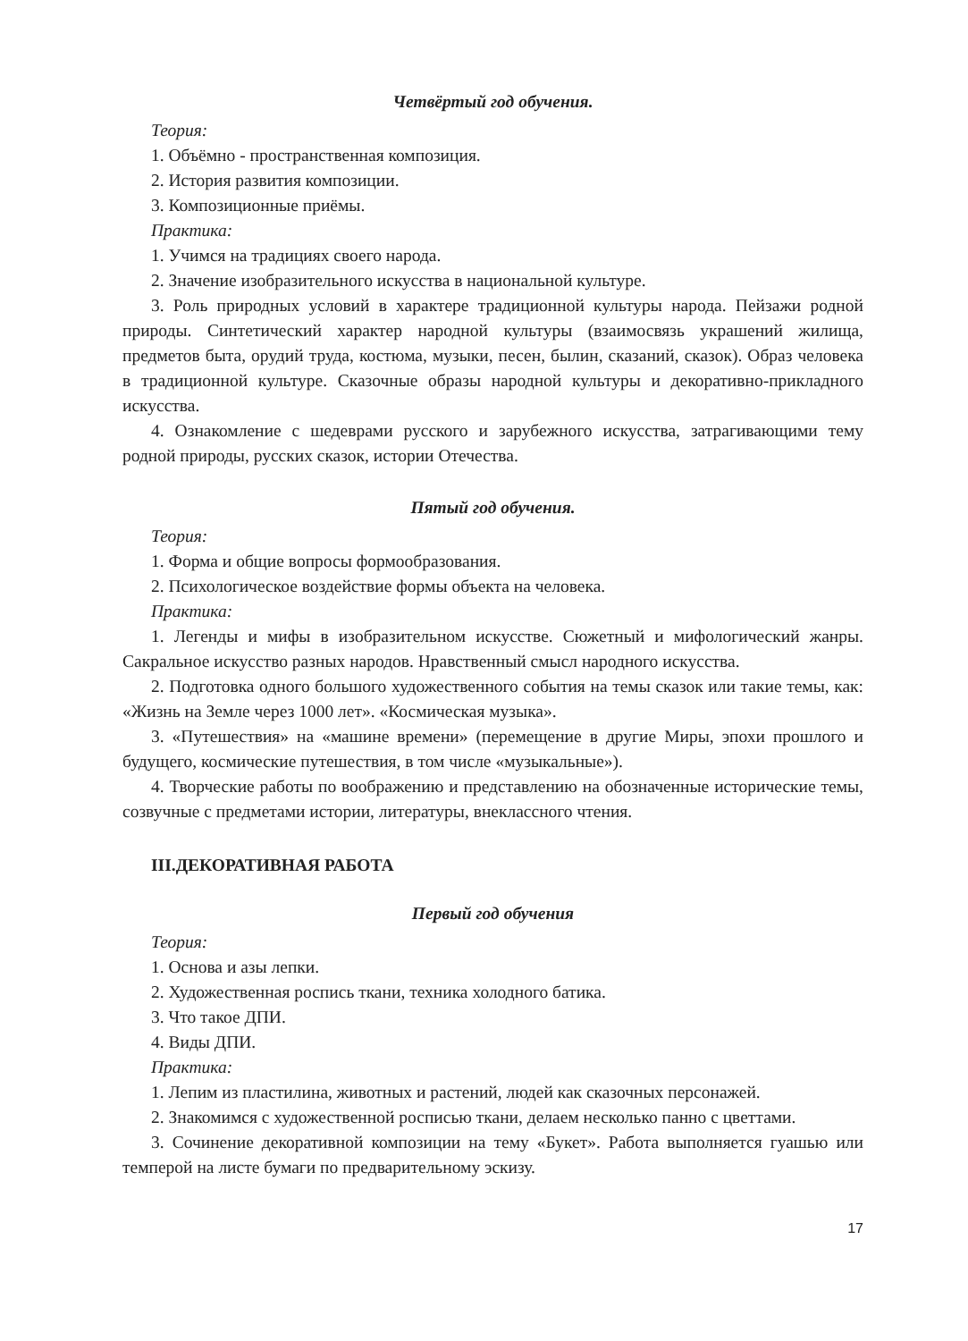Четвёртый год обучения.
Теория:
1. Объёмно - пространственная композиция.
2. История развития композиции.
3. Композиционные приёмы.
Практика:
1. Учимся на традициях своего народа.
2. Значение изобразительного искусства в национальной культуре.
3. Роль природных условий в характере традиционной культуры народа. Пейзажи родной природы. Синтетический характер народной культуры (взаимосвязь украшений жилища, предметов быта, орудий труда, костюма, музыки, песен, былин, сказаний, сказок). Образ человека в традиционной культуре. Сказочные образы народной культуры и декоративно-прикладного искусства.
4. Ознакомление с шедеврами русского и зарубежного искусства, затрагивающими тему родной природы, русских сказок, истории Отечества.
Пятый год обучения.
Теория:
1. Форма и общие вопросы формообразования.
2. Психологическое воздействие формы объекта на человека.
Практика:
1. Легенды и мифы в изобразительном искусстве. Сюжетный и мифологический жанры. Сакральное искусство разных народов. Нравственный смысл народного искусства.
2. Подготовка одного большого художественного события на темы сказок или такие темы, как: «Жизнь на Земле через 1000 лет». «Космическая музыка».
3. «Путешествия» на «машине времени» (перемещение в другие Миры, эпохи прошлого и будущего, космические путешествия, в том числе «музыкальные»).
4. Творческие работы по воображению и представлению на обозначенные исторические темы, созвучные с предметами истории, литературы, внеклассного чтения.
III.ДЕКОРАТИВНАЯ РАБОТА
Первый год обучения
Теория:
1. Основа и азы лепки.
2. Художественная роспись ткани, техника холодного батика.
3. Что такое ДПИ.
4. Виды ДПИ.
Практика:
1. Лепим из пластилина, животных и растений, людей как сказочных персонажей.
2. Знакомимся с художественной росписью ткани, делаем несколько панно с цветтами.
3. Сочинение декоративной композиции на тему «Букет». Работа выполняется гуашью или темперой на листе бумаги по предварительному эскизу.
17